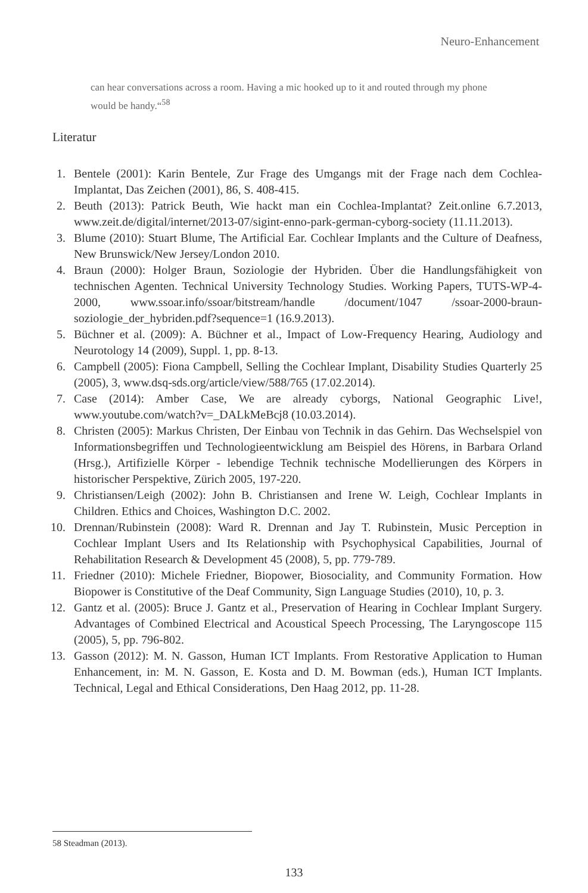Neuro-Enhancement
can hear conversations across a room. Having a mic hooked up to it and routed through my phone would be handy.“<sup>58</sup>
Literatur
1. Bentele (2001): Karin Bentele, Zur Frage des Umgangs mit der Frage nach dem Cochlea-Implantat, Das Zeichen (2001), 86, S. 408-415.
2. Beuth (2013): Patrick Beuth, Wie hackt man ein Cochlea-Implantat? Zeit.online 6.7.2013, www.zeit.de/digital/internet/2013-07/sigint-enno-park-german-cyborg-society (11.11.2013).
3. Blume (2010): Stuart Blume, The Artificial Ear. Cochlear Implants and the Culture of Deafness, New Brunswick/New Jersey/London 2010.
4. Braun (2000): Holger Braun, Soziologie der Hybriden. Über die Handlungsfähigkeit von technischen Agenten. Technical University Technology Studies. Working Papers, TUTS-WP-4-2000, www.ssoar.info/ssoar/bitstream/handle /document/1047 /ssoar-2000-braun-soziologie_der_hybriden.pdf?sequence=1 (16.9.2013).
5. Büchner et al. (2009): A. Büchner et al., Impact of Low-Frequency Hearing, Audiology and Neurotology 14 (2009), Suppl. 1, pp. 8-13.
6. Campbell (2005): Fiona Campbell, Selling the Cochlear Implant, Disability Studies Quarterly 25 (2005), 3, www.dsq-sds.org/article/view/588/765 (17.02.2014).
7. Case (2014): Amber Case, We are already cyborgs, National Geographic Live!, www.youtube.com/watch?v=_DALkMeBcj8 (10.03.2014).
8. Christen (2005): Markus Christen, Der Einbau von Technik in das Gehirn. Das Wechselspiel von Informationsbegriffen und Technologieentwicklung am Beispiel des Hörens, in Barbara Orland (Hrsg.), Artifizielle Körper - lebendige Technik technische Modellierungen des Körpers in historischer Perspektive, Zürich 2005, 197-220.
9. Christiansen/Leigh (2002): John B. Christiansen and Irene W. Leigh, Cochlear Implants in Children. Ethics and Choices, Washington D.C. 2002.
10. Drennan/Rubinstein (2008): Ward R. Drennan and Jay T. Rubinstein, Music Perception in Cochlear Implant Users and Its Relationship with Psychophysical Capabilities, Journal of Rehabilitation Research & Development 45 (2008), 5, pp. 779-789.
11. Friedner (2010): Michele Friedner, Biopower, Biosociality, and Community Formation. How Biopower is Constitutive of the Deaf Community, Sign Language Studies (2010), 10, p. 3.
12. Gantz et al. (2005): Bruce J. Gantz et al., Preservation of Hearing in Cochlear Implant Surgery. Advantages of Combined Electrical and Acoustical Speech Processing, The Laryngoscope 115 (2005), 5, pp. 796-802.
13. Gasson (2012): M. N. Gasson, Human ICT Implants. From Restorative Application to Human Enhancement, in: M. N. Gasson, E. Kosta and D. M. Bowman (eds.), Human ICT Implants. Technical, Legal and Ethical Considerations, Den Haag 2012, pp. 11-28.
58 Steadman (2013).
133